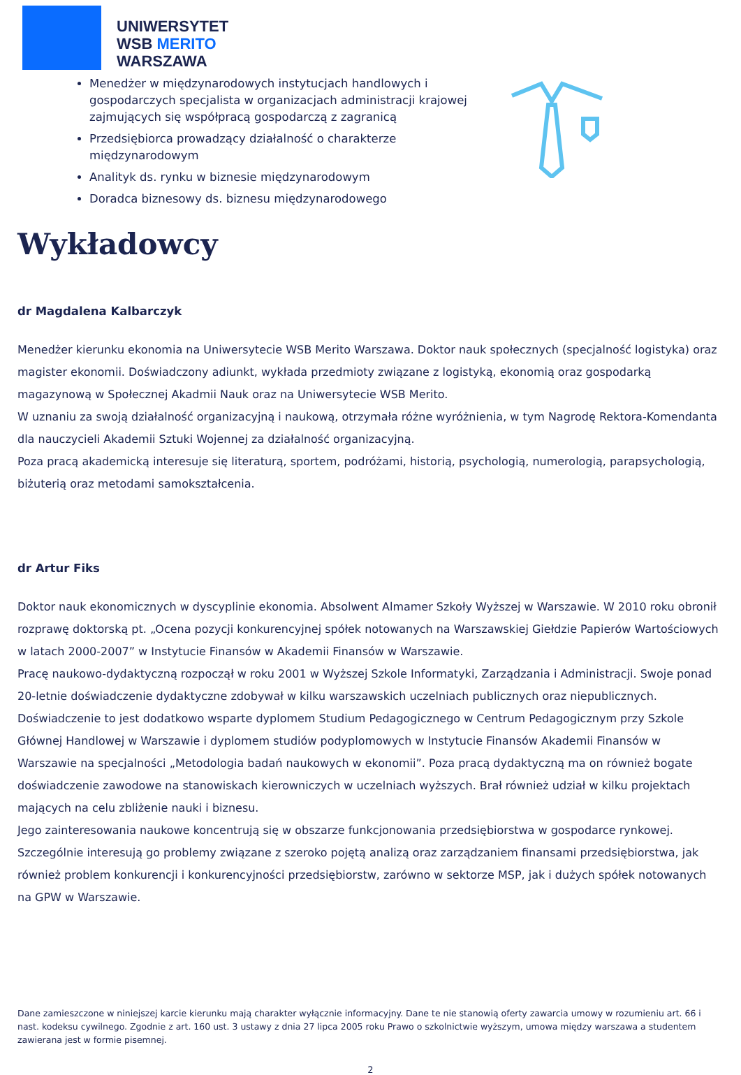UNIWERSYTET
WSB MERITO
WARSZAWA
Menedżer w międzynarodowych instytucjach handlowych i gospodarczych specjalista w organizacjach administracji krajowej zajmujących się współpracą gospodarczą z zagranicą
Przedsiębiorca prowadzący działalność o charakterze międzynarodowym
Analityk ds. rynku w biznesie międzynarodowym
Doradca biznesowy ds. biznesu międzynarodowego
Wykładowcy
dr Magdalena Kalbarczyk
Menedżer kierunku ekonomia na Uniwersytecie WSB Merito Warszawa. Doktor nauk społecznych (specjalność logistyka) oraz magister ekonomii. Doświadczony adiunkt, wykłada przedmioty związane z logistyką, ekonomią oraz gospodarką magazynową w Społecznej Akadmii Nauk oraz na Uniwersytecie WSB Merito.
W uznaniu za swoją działalność organizacyjną i naukową, otrzymała różne wyróżnienia, w tym Nagrodę Rektora-Komendanta dla nauczycieli Akademii Sztuki Wojennej za działalność organizacyjną.
Poza pracą akademicką interesuje się literaturą, sportem, podróżami, historią, psychologią, numerologią, parapsychologią, biżuterią oraz metodami samokształcenia.
dr Artur Fiks
Doktor nauk ekonomicznych w dyscyplinie ekonomia. Absolwent Almamer Szkoły Wyższej w Warszawie. W 2010 roku obronił rozprawę doktorską pt. „Ocena pozycji konkurencyjnej spółek notowanych na Warszawskiej Giełdzie Papierów Wartościowych w latach 2000-2007” w Instytucie Finansów w Akademii Finansów w Warszawie.
Pracę naukowo-dydaktyczną rozpoczął w roku 2001 w Wyższej Szkole Informatyki, Zarządzania i Administracji. Swoje ponad 20-letnie doświadczenie dydaktyczne zdobywał w kilku warszawskich uczelniach publicznych oraz niepublicznych. Doświadczenie to jest dodatkowo wsparte dyplomem Studium Pedagogicznego w Centrum Pedagogicznym przy Szkole Głównej Handlowej w Warszawie i dyplomem studiów podyplomowych w Instytucie Finansów Akademii Finansów w Warszawie na specjalności „Metodologia badań naukowych w ekonomii”. Poza pracą dydaktyczną ma on również bogate doświadczenie zawodowe na stanowiskach kierowniczych w uczelniach wyższych. Brał również udział w kilku projektach mających na celu zbliżenie nauki i biznesu.
Jego zainteresowania naukowe koncentrują się w obszarze funkcjonowania przedsiębiorstwa w gospodarce rynkowej. Szczególnie interesują go problemy związane z szeroko pojętą analizą oraz zarządzaniem finansami przedsiębiorstwa, jak również problem konkurencji i konkurencyjności przedsiębiorstw, zarówno w sektorze MSP, jak i dużych spółek notowanych na GPW w Warszawie.
Dane zamieszczone w niniejszej karcie kierunku mają charakter wyłącznie informacyjny. Dane te nie stanowią oferty zawarcia umowy w rozumieniu art. 66 i nast. kodeksu cywilnego. Zgodnie z art. 160 ust. 3 ustawy z dnia 27 lipca 2005 roku Prawo o szkolnictwie wyższym, umowa między warszawa a studentem zawierana jest w formie pisemnej.
2